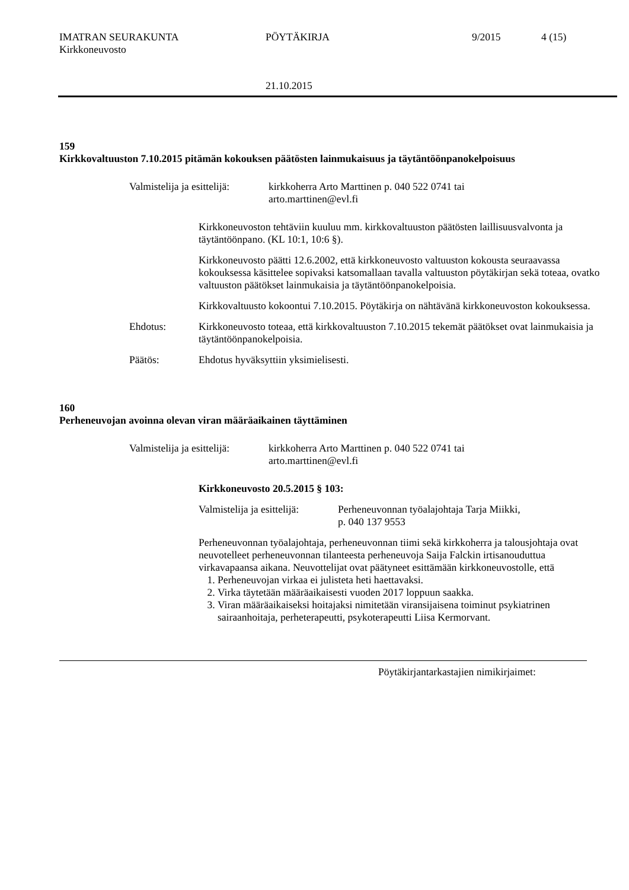IMATRAN SEURAKUNTA
Kirkkoneuvosto
PÖYTÄKIRJA 9/2015 4 (15)
21.10.2015
159
Kirkkovaltuuston 7.10.2015 pitämän kokouksen päätösten lainmukaisuus ja täytäntöönpanokelpoisuus
Valmistelija ja esittelijä:
kirkkoherra Arto Marttinen p. 040 522 0741 tai
arto.marttinen@evl.fi
Kirkkoneuvoston tehtäviin kuuluu mm. kirkkovaltuuston päätösten laillisuusvalvonta ja täytäntöönpano. (KL 10:1, 10:6 §).
Kirkkoneuvosto päätti 12.6.2002, että kirkkoneuvosto valtuuston kokousta seuraavassa kokouksessa käsittelee sopivaksi katsomallaan tavalla valtuuston pöytäkirjan sekä toteaa, ovatko valtuuston päätökset lainmukaisia ja täytäntöönpanokelpoisia.
Kirkkovaltuusto kokoontui 7.10.2015. Pöytäkirja on nähtävänä kirkkoneuvoston kokouksessa.
Ehdotus: Kirkkoneuvosto toteaa, että kirkkovaltuuston 7.10.2015 tekemät päätökset ovat lainmukaisia ja täytäntöönpanokelpoisia.
Päätös: Ehdotus hyväksyttiin yksimielisesti.
160
Perheneuvojan avoinna olevan viran määräaikainen täyttäminen
Valmistelija ja esittelijä:
kirkkoherra Arto Marttinen p. 040 522 0741 tai
arto.marttinen@evl.fi
Kirkkoneuvosto 20.5.2015 § 103:
Valmistelija ja esittelijä:
Perheneuvonnan työalajohtaja Tarja Miikki,
p. 040 137 9553
Perheneuvonnan työalajohtaja, perheneuvonnan tiimi sekä kirkkoherra ja talousjohtaja ovat neuvotelleet perheneuvonnan tilanteesta perheneuvoja Saija Falckin irtisanouduttua virkavapaansa aikana. Neuvottelijat ovat päätyneet esittämään kirkkoneuvostolle, että
1. Perheneuvojan virkaa ei julisteta heti haettavaksi.
2. Virka täytetään määräaikaisesti vuoden 2017 loppuun saakka.
3. Viran määräaikaiseksi hoitajaksi nimitetään viransijaisena toiminut psykiatrinen sairaanhoitaja, perheterapeutti, psykoterapeutti Liisa Kermorvant.
Pöytäkirjantarkastajien nimikirjaimet: